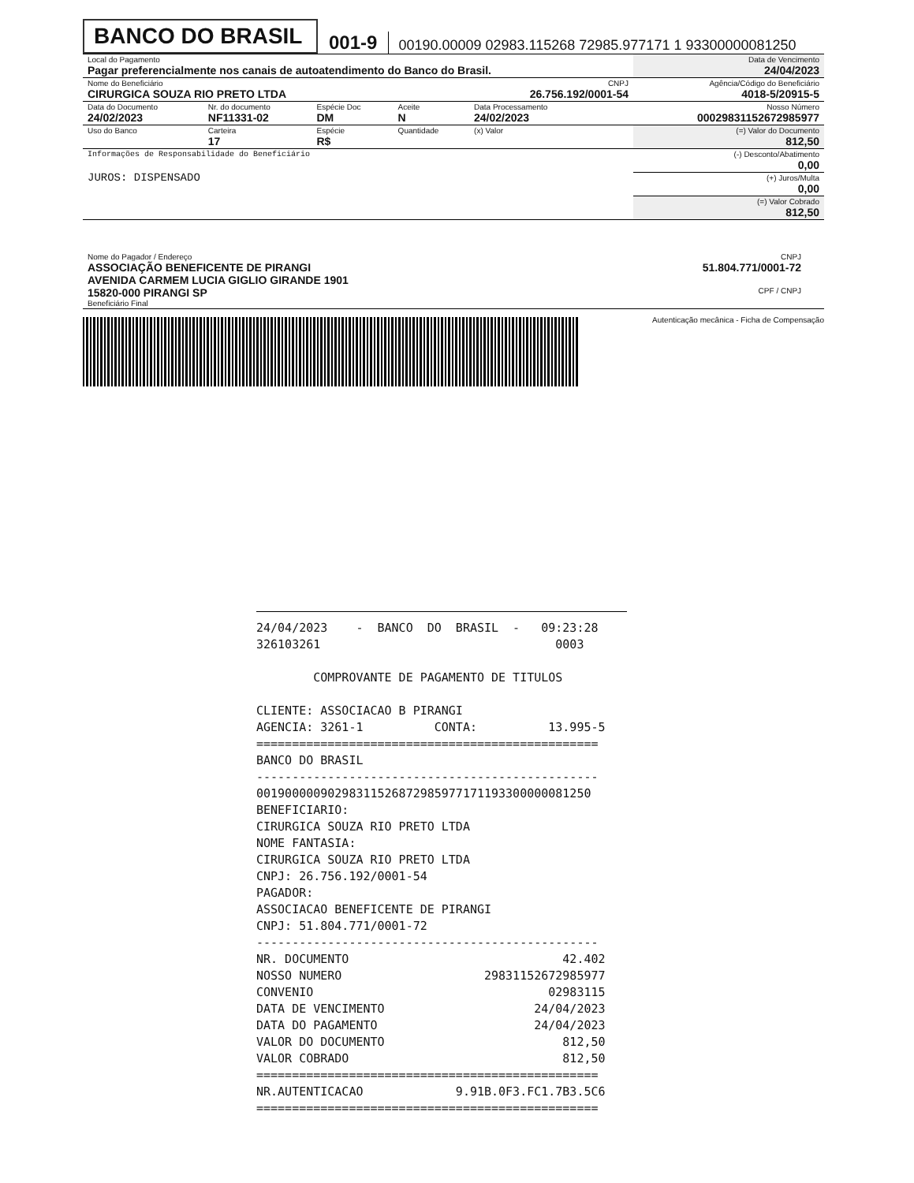BANCO DO BRASIL
001-9
00190.00009 02983.115268 72985.977171 1 93300000081250
| Local do Pagamento Pagar preferencialmente nos canais de autoatendimento do Banco do Brasil. | | | | | Data de Vencimento 24/04/2023 |
| Nome do Beneficiário CIRURGICA SOUZA RIO PRETO LTDA | | | | CNPJ 26.756.192/0001-54 | Agência/Código do Beneficiário 4018-5/20915-5 |
| Data do Documento 24/02/2023 | Nr. do documento NF11331-02 | Espécie Doc DM | Aceite N | Data Processamento 24/02/2023 | Nosso Número 00029831152672985977 |
| Uso do Banco | Carteira 17 | Espécie R$ | Quantidade | (x) Valor | (=) Valor do Documento 812,50 |
| Informações de Responsabilidade do Beneficiário JUROS: DISPENSADO | | | | | (-) Desconto/Abatimento 0,00 |
| | | | | | (+) Juros/Multa 0,00 |
| | | | | | (=) Valor Cobrado 812,50 |
| Nome do Pagador / Endereço ASSOCIAÇÃO BENEFICENTE DE PIRANGI AVENIDA CARMEM LUCIA GIGLIO GIRANDE 1901 15820-000 PIRANGI SP Beneficiário Final | CNPJ 51.804.771/0001-72 CPF / CNPJ | |
Autenticação mecânica - Ficha de Compensação
24/04/2023 - BANCO DO BRASIL - 09:23:28 326103261 0003 COMPROVANTE DE PAGAMENTO DE TITULOS CLIENTE: ASSOCIACAO B PIRANGI AGENCIA: 3261-1 CONTA: 13.995-5 ================================================ BANCO DO BRASIL ------------------------------------------------ 00190000090298311526872985977171193300000081250 BENEFICIARIO: CIRURGICA SOUZA RIO PRETO LTDA NOME FANTASIA: CIRURGICA SOUZA RIO PRETO LTDA CNPJ: 26.756.192/0001-54 PAGADOR: ASSOCIACAO BENEFICENTE DE PIRANGI CNPJ: 51.804.771/0001-72 ------------------------------------------------ NR. DOCUMENTO 42.402 NOSSO NUMERO 29831152672985977 CONVENIO 02983115 DATA DE VENCIMENTO 24/04/2023 DATA DO PAGAMENTO 24/04/2023 VALOR DO DOCUMENTO 812,50 VALOR COBRADO 812,50 ================================================ NR.AUTENTICACAO 9.91B.0F3.FC1.7B3.5C6 ================================================